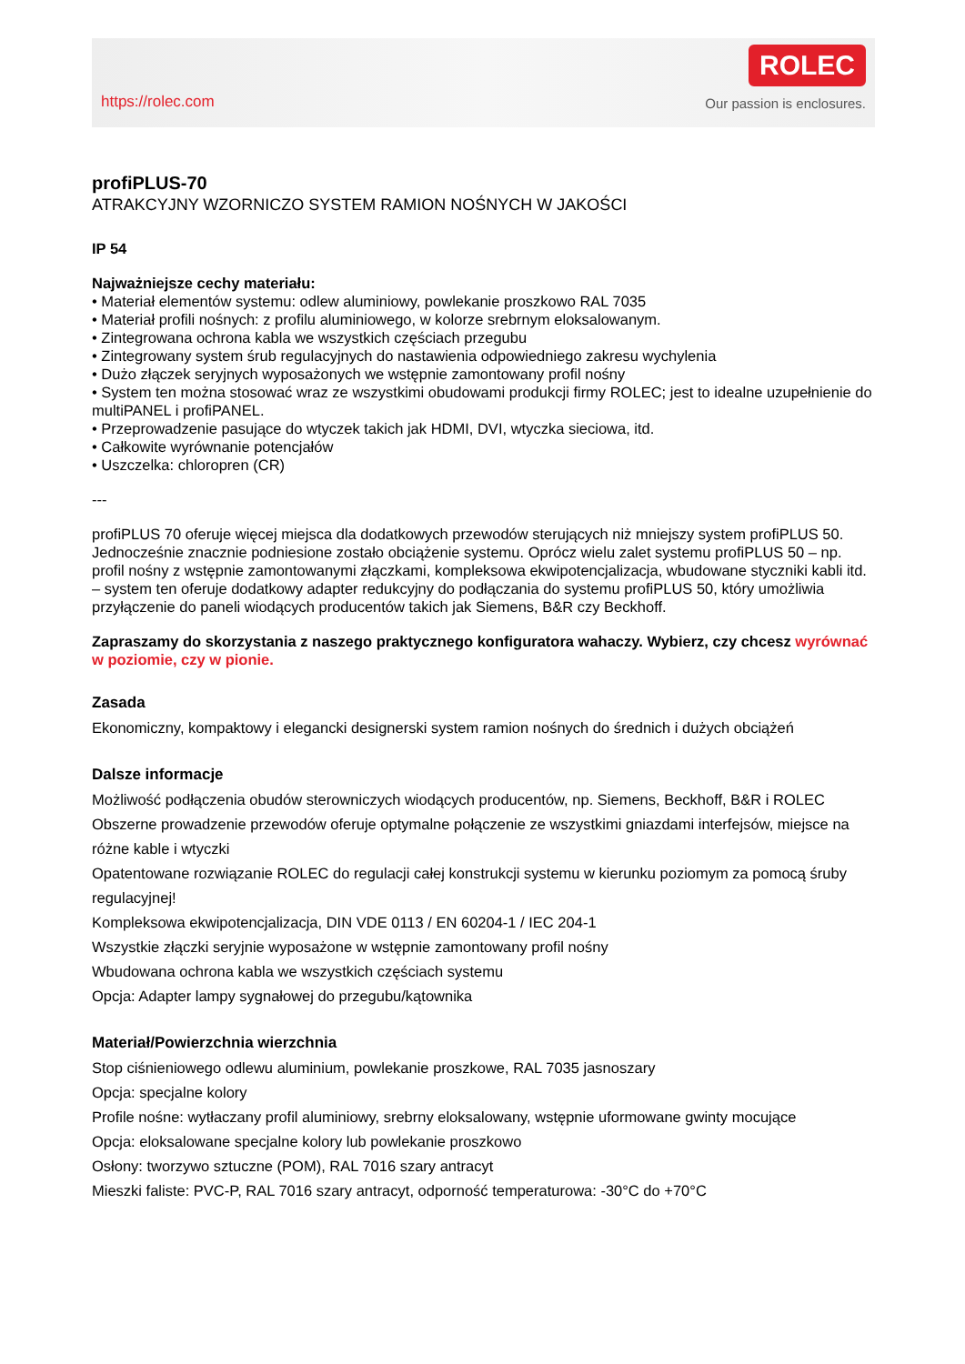https://rolec.com
ROLEC
Our passion is enclosures.
profiPLUS-70
ATRAKCYJNY WZORNICZO SYSTEM RAMION NOŚNYCH W JAKOŚCI
IP 54
Najważniejsze cechy materiału:
• Materiał elementów systemu: odlew aluminiowy, powlekanie proszkowo RAL 7035
• Materiał profili nośnych: z profilu aluminiowego, w kolorze srebrnym eloksalowanym.
• Zintegrowana ochrona kabla we wszystkich częściach przegubu
• Zintegrowany system śrub regulacyjnych do nastawienia odpowiedniego zakresu wychylenia
• Dużo złączek seryjnych wyposażonych we wstępnie zamontowany profil nośny
• System ten można stosować wraz ze wszystkimi obudowami produkcji firmy ROLEC; jest to idealne uzupełnienie do multiPANEL i profiPANEL.
• Przeprowadzenie pasujące do wtyczek takich jak HDMI, DVI, wtyczka sieciowa, itd.
• Całkowite wyrównanie potencjałów
• Uszczelka: chloropren (CR)
---
profiPLUS 70 oferuje więcej miejsca dla dodatkowych przewodów sterujących niż mniejszy system profiPLUS 50. Jednocześnie znacznie podniesione zostało obciążenie systemu. Oprócz wielu zalet systemu profiPLUS 50 – np. profil nośny z wstępnie zamontowanymi złączkami, kompleksowa ekwipotencjalizacja, wbudowane styczniki kabli itd. – system ten oferuje dodatkowy adapter redukcyjny do podłączania do systemu profiPLUS 50, który umożliwia przyłączenie do paneli wiodących producentów takich jak Siemens, B&R czy Beckhoff.
Zapraszamy do skorzystania z naszego praktycznego konfiguratora wahaczy. Wybierz, czy chcesz wyrównać w poziomie, czy w pionie.
Zasada
Ekonomiczny, kompaktowy i elegancki designerski system ramion nośnych do średnich i dużych obciążeń
Dalsze informacje
Możliwość podłączenia obudów sterowniczych wiodących producentów, np. Siemens, Beckhoff, B&R i ROLEC
Obszerne prowadzenie przewodów oferuje optymalne połączenie ze wszystkimi gniazdami interfejsów, miejsce na różne kable i wtyczki
Opatentowane rozwiązanie ROLEC do regulacji całej konstrukcji systemu w kierunku poziomym za pomocą śruby regulacyjnej!
Kompleksowa ekwipotencjalizacja, DIN VDE 0113 / EN 60204-1 / IEC 204-1
Wszystkie złączki seryjnie wyposażone w wstępnie zamontowany profil nośny
Wbudowana ochrona kabla we wszystkich częściach systemu
Opcja: Adapter lampy sygnałowej do przegubu/kątownika
Materiał/Powierzchnia wierzchnia
Stop ciśnieniowego odlewu aluminium, powlekanie proszkowe, RAL 7035 jasnoszary
Opcja: specjalne kolory
Profile nośne: wytłaczany profil aluminiowy, srebrny eloksalowany, wstępnie uformowane gwinty mocujące
Opcja: eloksalowane specjalne kolory lub powlekanie proszkowo
Osłony: tworzywo sztuczne (POM), RAL 7016 szary antracyt
Mieszki faliste: PVC-P, RAL 7016 szary antracyt, odporność temperaturowa: -30°C do +70°C